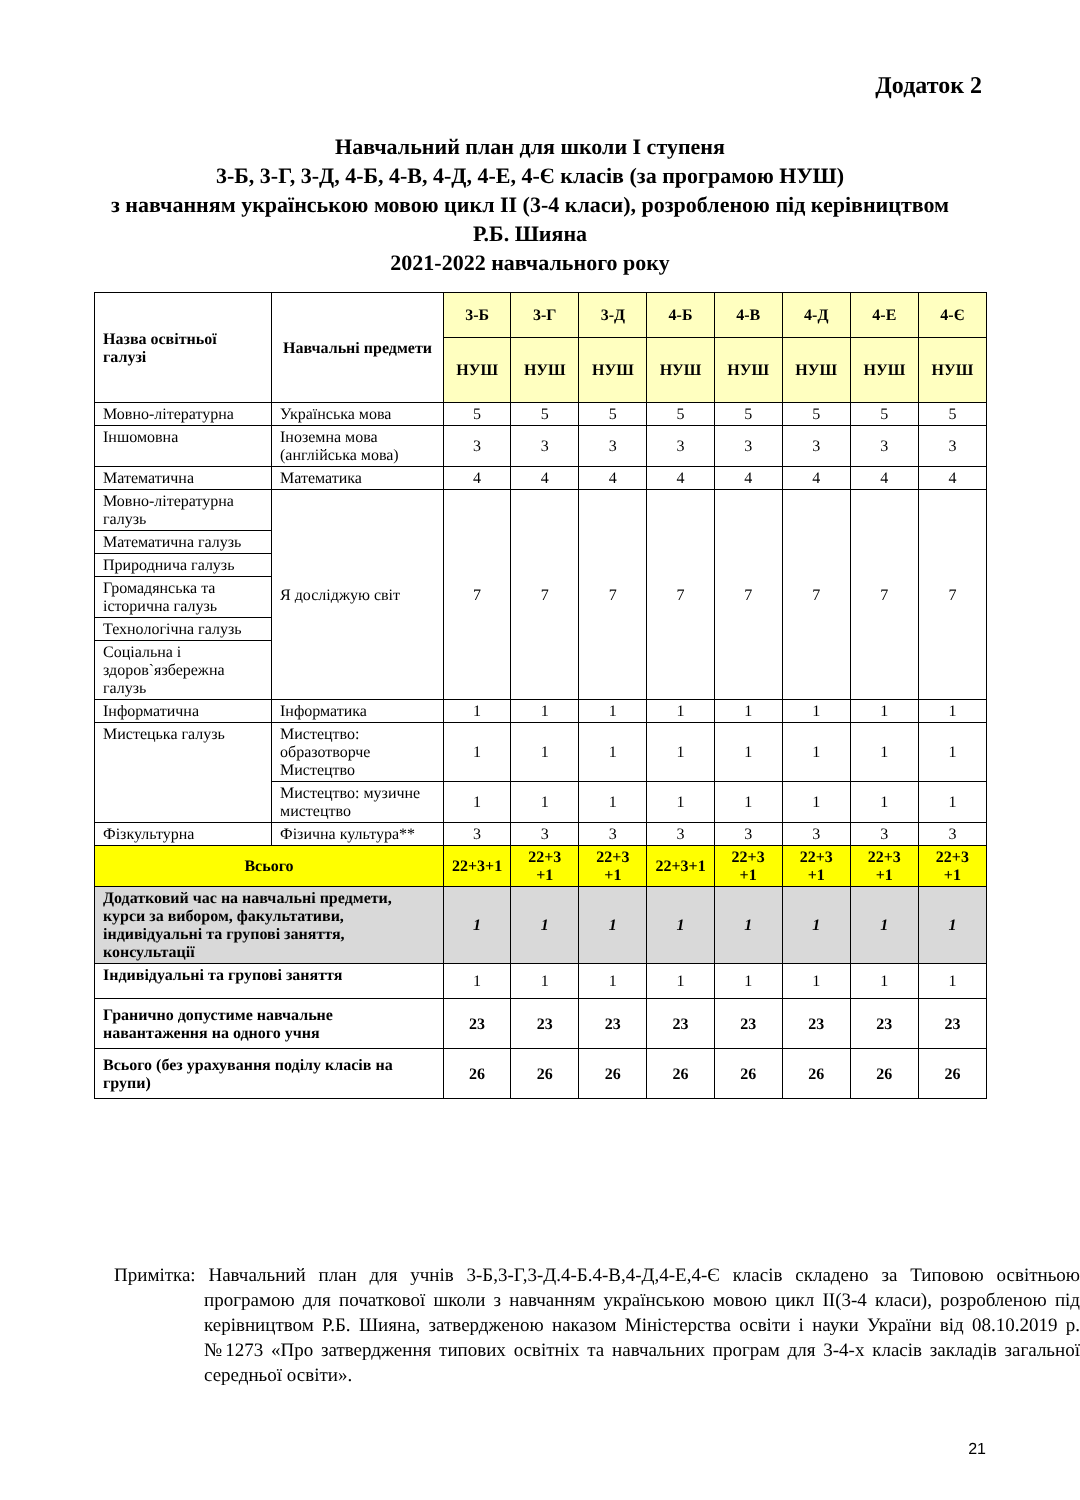Додаток 2
Навчальний план для школи І ступеня
3-Б, 3-Г, 3-Д, 4-Б, 4-В, 4-Д, 4-Е, 4-Є класів (за програмою НУШ)
з навчанням українською мовою цикл ІІ (3-4 класи), розробленою під керівництвом Р.Б. Шияна
2021-2022 навчального року
| Назва освітньої галузі | Навчальні предмети | 3-Б | 3-Г | 3-Д | 4-Б | 4-В | 4-Д | 4-Е | 4-Є |
| --- | --- | --- | --- | --- | --- | --- | --- | --- | --- |
| | | НУШ | НУШ | НУШ | НУШ | НУШ | НУШ | НУШ | НУШ |
| Мовно-літературна | Українська мова | 5 | 5 | 5 | 5 | 5 | 5 | 5 | 5 |
| Іншомовна | Іноземна мова (англійська мова) | 3 | 3 | 3 | 3 | 3 | 3 | 3 | 3 |
| Математична | Математика | 4 | 4 | 4 | 4 | 4 | 4 | 4 | 4 |
| Мовно-літературна галузь | Я досліджую світ | 7 | 7 | 7 | 7 | 7 | 7 | 7 | 7 |
| Математична галузь | | | | | | | | | |
| Природнича галузь | | | | | | | | | |
| Громадянська та історична галузь | | | | | | | | | |
| Технологічна галузь | | | | | | | | | |
| Соціальна і здоров`язбережна галузь | | | | | | | | | |
| Інформатична | Інформатика | 1 | 1 | 1 | 1 | 1 | 1 | 1 | 1 |
| Мистецька галузь | Мистецтво: образотворче Мистецтво | 1 | 1 | 1 | 1 | 1 | 1 | 1 | 1 |
| | Мистецтво: музичне мистецтво | 1 | 1 | 1 | 1 | 1 | 1 | 1 | 1 |
| Фізкультурна | Фізична культура** | 3 | 3 | 3 | 3 | 3 | 3 | 3 | 3 |
| Всього | | 22+3+1 | 22+3 +1 | 22+3 +1 | 22+3+1 | 22+3 +1 | 22+3 +1 | 22+3 +1 | 22+3 +1 |
| Додатковий час на навчальні предмети, курси за вибором, факультативи, індивідуальні та групові заняття, консультації | | 1 | 1 | 1 | 1 | 1 | 1 | 1 | 1 |
| Індивідуальні та групові заняття | | 1 | 1 | 1 | 1 | 1 | 1 | 1 | 1 |
| Гранично допустиме навчальне навантаження на одного учня | | 23 | 23 | 23 | 23 | 23 | 23 | 23 | 23 |
| Всього (без урахування поділу класів на групи) | | 26 | 26 | 26 | 26 | 26 | 26 | 26 | 26 |
Примітка: Навчальний план для учнів 3-Б,3-Г,3-Д.4-Б.4-В,4-Д,4-Е,4-Є класів складено за Типовою освітньою програмою для початкової школи з навчанням українською мовою цикл ІІ(3-4 класи), розробленою під керівництвом Р.Б. Шияна, затвердженою наказом Міністерства освіти і науки України від 08.10.2019 р. №1273 «Про затвердження типових освітніх та навчальних програм для 3-4-х класів закладів загальної середньої освіти».
21